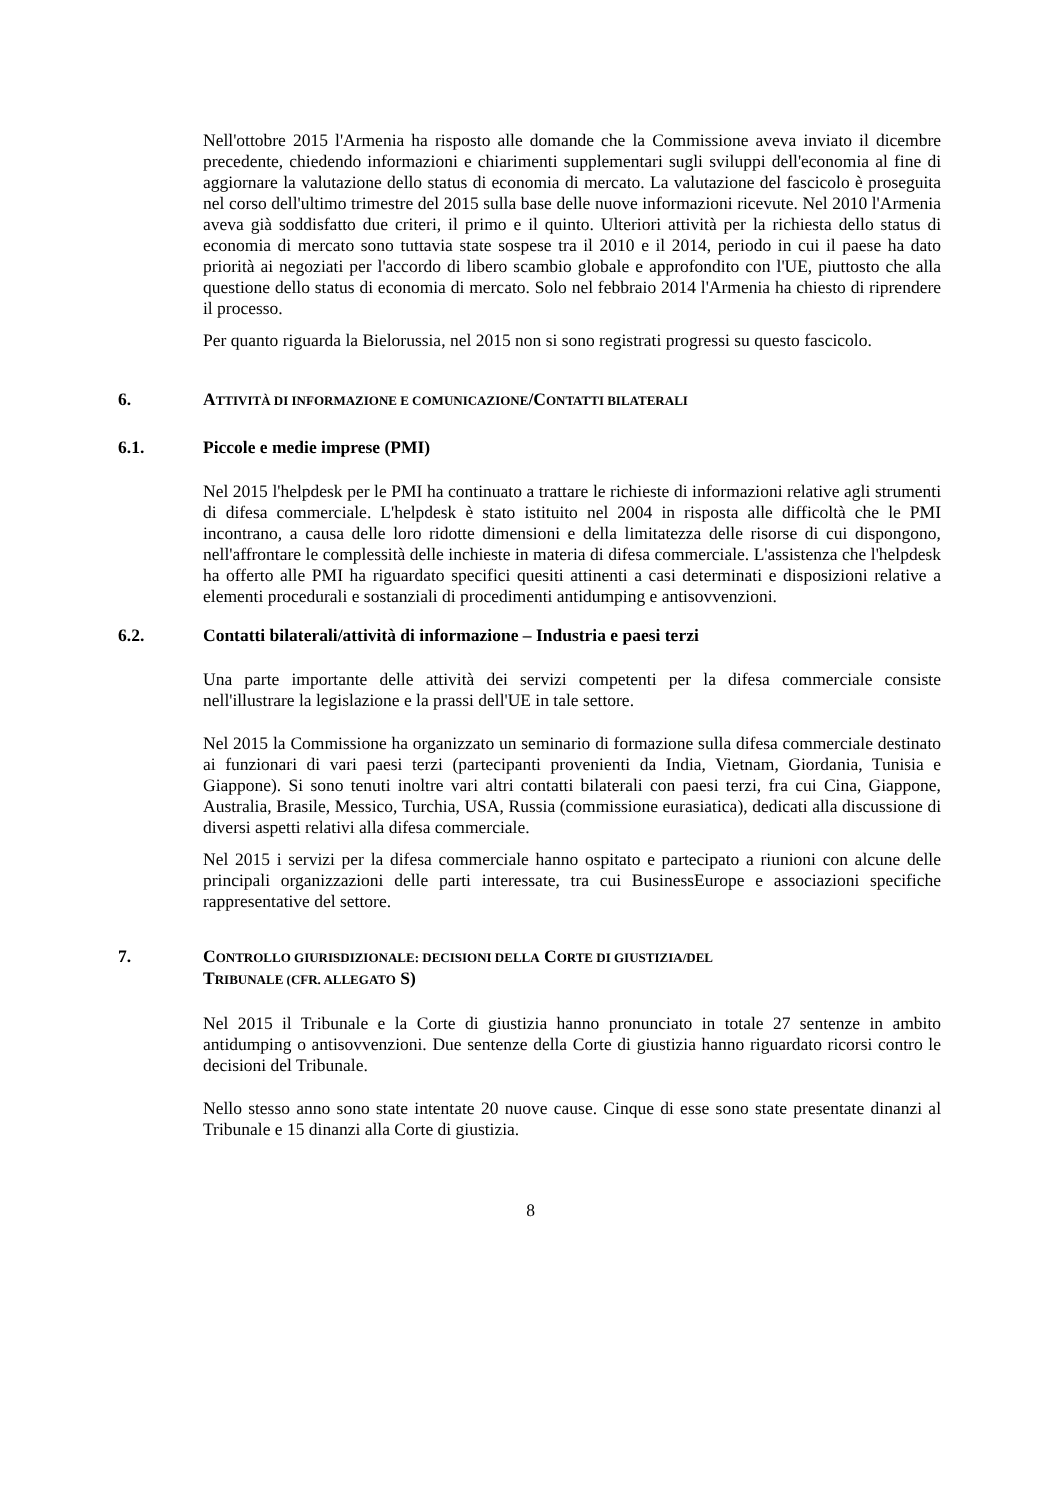Nell'ottobre 2015 l'Armenia ha risposto alle domande che la Commissione aveva inviato il dicembre precedente, chiedendo informazioni e chiarimenti supplementari sugli sviluppi dell'economia al fine di aggiornare la valutazione dello status di economia di mercato. La valutazione del fascicolo è proseguita nel corso dell'ultimo trimestre del 2015 sulla base delle nuove informazioni ricevute. Nel 2010 l'Armenia aveva già soddisfatto due criteri, il primo e il quinto. Ulteriori attività per la richiesta dello status di economia di mercato sono tuttavia state sospese tra il 2010 e il 2014, periodo in cui il paese ha dato priorità ai negoziati per l'accordo di libero scambio globale e approfondito con l'UE, piuttosto che alla questione dello status di economia di mercato. Solo nel febbraio 2014 l'Armenia ha chiesto di riprendere il processo.
Per quanto riguarda la Bielorussia, nel 2015 non si sono registrati progressi su questo fascicolo.
6. ATTIVITÀ DI INFORMAZIONE E COMUNICAZIONE/CONTATTI BILATERALI
6.1. Piccole e medie imprese (PMI)
Nel 2015 l'helpdesk per le PMI ha continuato a trattare le richieste di informazioni relative agli strumenti di difesa commerciale. L'helpdesk è stato istituito nel 2004 in risposta alle difficoltà che le PMI incontrano, a causa delle loro ridotte dimensioni e della limitatezza delle risorse di cui dispongono, nell'affrontare le complessità delle inchieste in materia di difesa commerciale. L'assistenza che l'helpdesk ha offerto alle PMI ha riguardato specifici quesiti attinenti a casi determinati e disposizioni relative a elementi procedurali e sostanziali di procedimenti antidumping e antisovvenzioni.
6.2. Contatti bilaterali/attività di informazione – Industria e paesi terzi
Una parte importante delle attività dei servizi competenti per la difesa commerciale consiste nell'illustrare la legislazione e la prassi dell'UE in tale settore.
Nel 2015 la Commissione ha organizzato un seminario di formazione sulla difesa commerciale destinato ai funzionari di vari paesi terzi (partecipanti provenienti da India, Vietnam, Giordania, Tunisia e Giappone). Si sono tenuti inoltre vari altri contatti bilaterali con paesi terzi, fra cui Cina, Giappone, Australia, Brasile, Messico, Turchia, USA, Russia (commissione eurasiatica), dedicati alla discussione di diversi aspetti relativi alla difesa commerciale.
Nel 2015 i servizi per la difesa commerciale hanno ospitato e partecipato a riunioni con alcune delle principali organizzazioni delle parti interessate, tra cui BusinessEurope e associazioni specifiche rappresentative del settore.
7. CONTROLLO GIURISDIZIONALE: DECISIONI DELLA CORTE DI GIUSTIZIA/DEL
TRIBUNALE (CFR. ALLEGATO S)
Nel 2015 il Tribunale e la Corte di giustizia hanno pronunciato in totale 27 sentenze in ambito antidumping o antisovvenzioni. Due sentenze della Corte di giustizia hanno riguardato ricorsi contro le decisioni del Tribunale.
Nello stesso anno sono state intentate 20 nuove cause. Cinque di esse sono state presentate dinanzi al Tribunale e 15 dinanzi alla Corte di giustizia.
8